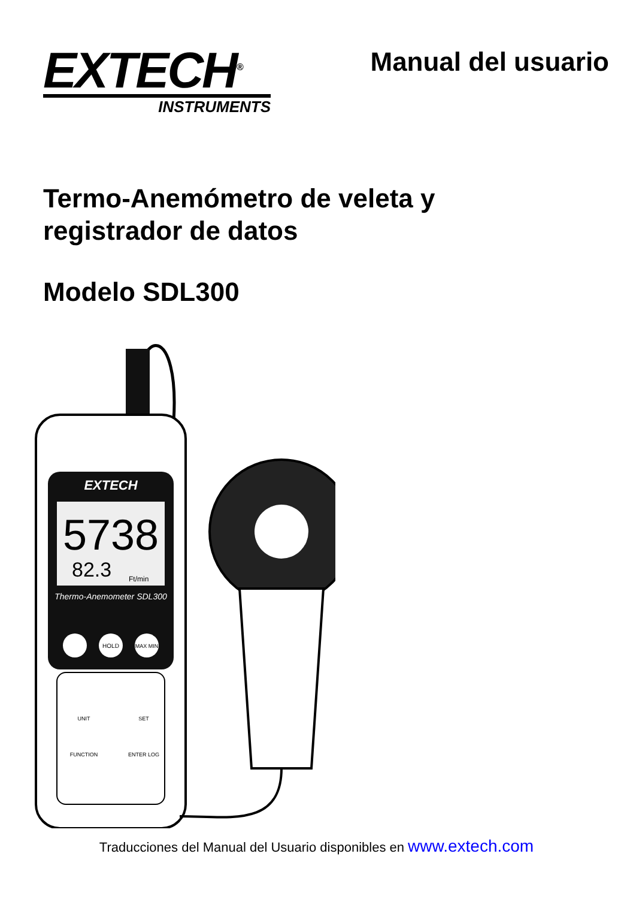EXTECH<sup>®</sup>
INSTRUMENTS
Manual del usuario
Termo-Anemómetro de veleta y
registrador de datos
Modelo SDL300
EXTECH
5738
82.3
Ft/min
Thermo-Anemometer SDL300
HOLD
MAX MIN
UNIT
SET
FUNCTION
ENTER LOG
Traducciones del Manual del Usuario disponibles en www.extech.com